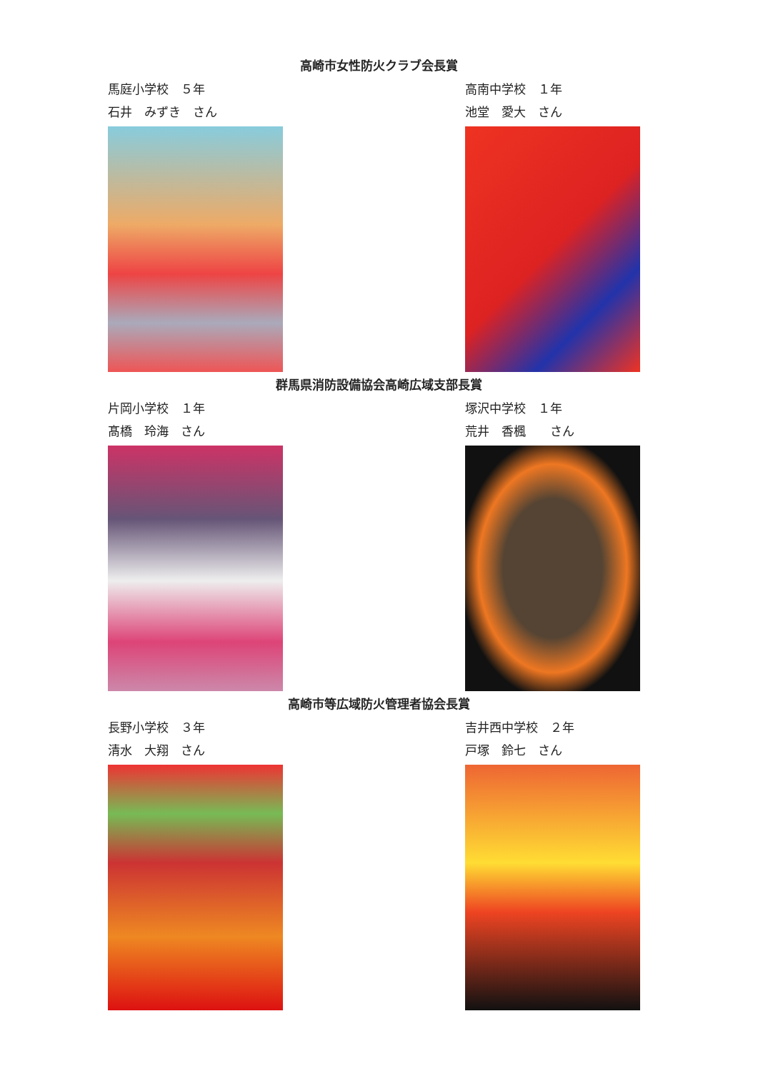高崎市女性防火クラブ会長賞
馬庭小学校　５年
石井　みずき　さん
高南中学校　１年
池堂　愛大　さん
群馬県消防設備協会高崎広域支部長賞
片岡小学校　１年
髙橋　玲海　さん
塚沢中学校　１年
荒井　香楓　　さん
高崎市等広域防火管理者協会長賞
長野小学校　３年
清水　大翔　さん
吉井西中学校　２年
戸塚　鈴七　さん